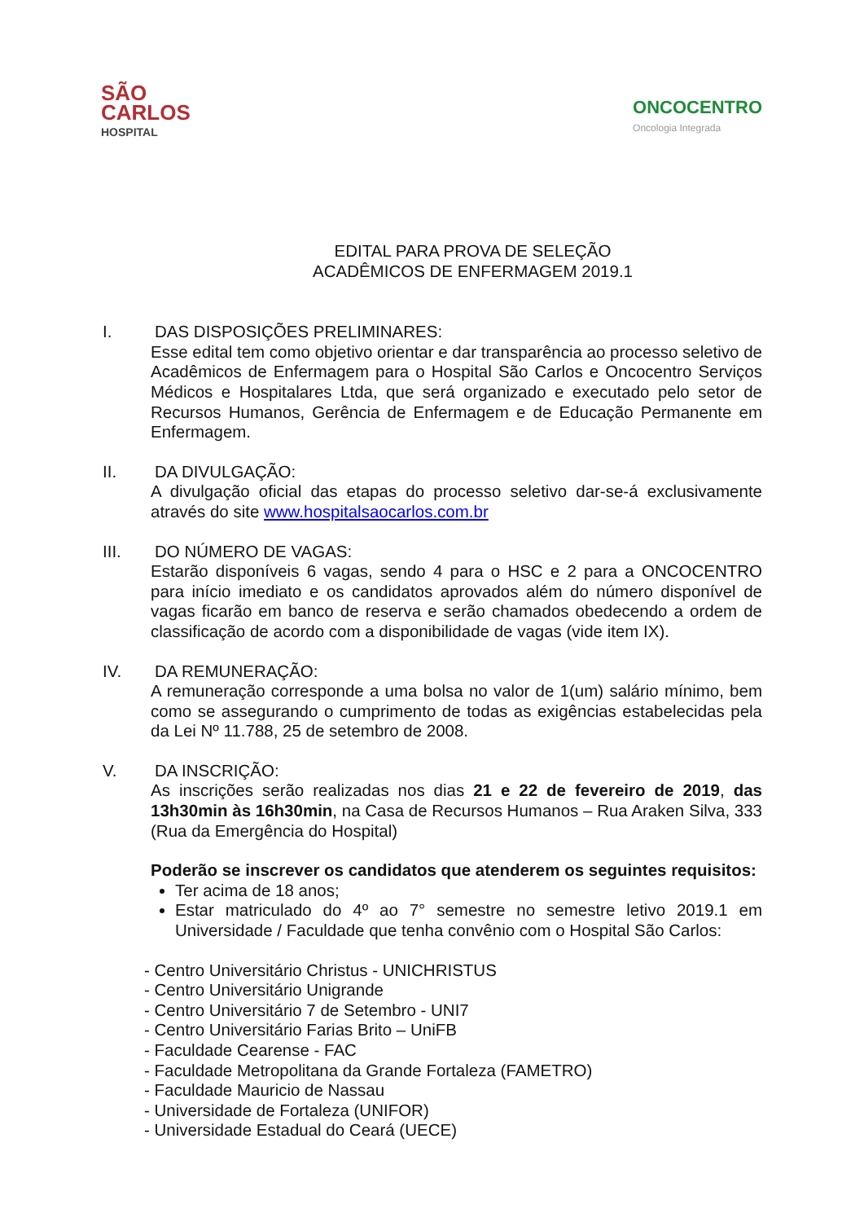SÃO
CARLOS
HOSPITAL
ONCOCENTRO
Oncologia Integrada
EDITAL PARA PROVA DE SELEÇÃO
ACADÊMICOS DE ENFERMAGEM 2019.1
I. DAS DISPOSIÇÕES PRELIMINARES:
Esse edital tem como objetivo orientar e dar transparência ao processo seletivo de Acadêmicos de Enfermagem para o Hospital São Carlos e Oncocentro Serviços Médicos e Hospitalares Ltda, que será organizado e executado pelo setor de Recursos Humanos, Gerência de Enfermagem e de Educação Permanente em Enfermagem.
II. DA DIVULGAÇÃO:
A divulgação oficial das etapas do processo seletivo dar-se-á exclusivamente através do site www.hospitalsaocarlos.com.br
III. DO NÚMERO DE VAGAS:
Estarão disponíveis 6 vagas, sendo 4 para o HSC e 2 para a ONCOCENTRO para início imediato e os candidatos aprovados além do número disponível de vagas ficarão em banco de reserva e serão chamados obedecendo a ordem de classificação de acordo com a disponibilidade de vagas (vide item IX).
IV. DA REMUNERAÇÃO:
A remuneração corresponde a uma bolsa no valor de 1(um) salário mínimo, bem como se assegurando o cumprimento de todas as exigências estabelecidas pela da Lei Nº 11.788, 25 de setembro de 2008.
V. DA INSCRIÇÃO:
As inscrições serão realizadas nos dias 21 e 22 de fevereiro de 2019, das 13h30min às 16h30min, na Casa de Recursos Humanos – Rua Araken Silva, 333 (Rua da Emergência do Hospital)
Poderão se inscrever os candidatos que atenderem os seguintes requisitos:
Ter acima de 18 anos;
Estar matriculado do 4º ao 7° semestre no semestre letivo 2019.1 em Universidade / Faculdade que tenha convênio com o Hospital São Carlos:
- Centro Universitário Christus - UNICHRISTUS
- Centro Universitário Unigrande
- Centro Universitário 7 de Setembro - UNI7
- Centro Universitário Farias Brito – UniFB
- Faculdade Cearense - FAC
- Faculdade Metropolitana da Grande Fortaleza (FAMETRO)
- Faculdade Mauricio de Nassau
- Universidade de Fortaleza (UNIFOR)
- Universidade Estadual do Ceará (UECE)